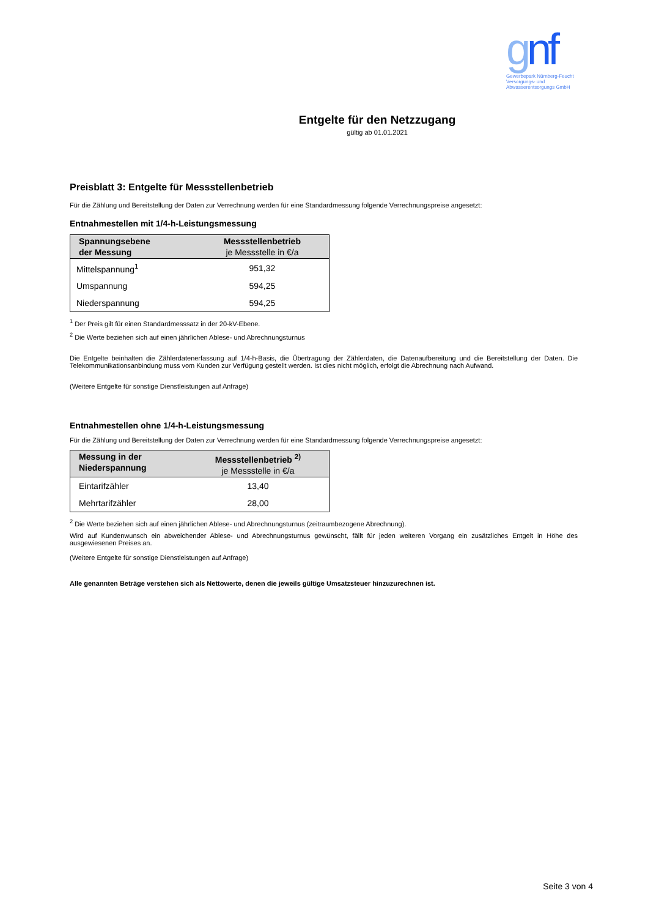gnf
Gewerbepark Nürnberg-Feucht
Versorgungs- und
Abwasserentsorgungs GmbH
Entgelte für den Netzzugang
gültig ab 01.01.2021
Preisblatt 3: Entgelte für Messstellenbetrieb
Für die Zählung und Bereitstellung der Daten zur Verrechnung werden für eine Standardmessung folgende Verrechnungspreise angesetzt:
Entnahmestellen mit 1/4-h-Leistungsmessung
| Spannungsebene der Messung | Messstellenbetrieb je Messstelle in €/a |
| --- | --- |
| Mittelspannung<sup>1</sup> | 951,32 |
| Umspannung | 594,25 |
| Niederspannung | 594,25 |
<sup>1</sup> Der Preis gilt für einen Standardmesssatz in der 20-kV-Ebene.
<sup>2</sup> Die Werte beziehen sich auf einen jährlichen Ablese- und Abrechnungsturnus
Die Entgelte beinhalten die Zählerdatenerfassung auf 1/4-h-Basis, die Übertragung der Zählerdaten, die Datenaufbereitung und die Bereitstellung der Daten. Die Telekommunikationsanbindung muss vom Kunden zur Verfügung gestellt werden. Ist dies nicht möglich, erfolgt die Abrechnung nach Aufwand.
(Weitere Entgelte für sonstige Dienstleistungen auf Anfrage)
Entnahmestellen ohne 1/4-h-Leistungsmessung
Für die Zählung und Bereitstellung der Daten zur Verrechnung werden für eine Standardmessung folgende Verrechnungspreise angesetzt:
| Messung in der Niederspannung | Messstellenbetrieb <sup>2)</sup> je Messstelle in €/a |
| --- | --- |
| Eintarifzähler | 13,40 |
| Mehrtarifzähler | 28,00 |
<sup>2</sup> Die Werte beziehen sich auf einen jährlichen Ablese- und Abrechnungsturnus (zeitraumbezogene Abrechnung).
Wird auf Kundenwunsch ein abweichender Ablese- und Abrechnungsturnus gewünscht, fällt für jeden weiteren Vorgang ein zusätzliches Entgelt in Höhe des ausgewiesenen Preises an.
(Weitere Entgelte für sonstige Dienstleistungen auf Anfrage)
Alle genannten Beträge verstehen sich als Nettowerte, denen die jeweils gültige Umsatzsteuer hinzuzurechnen ist.
Seite 3 von 4